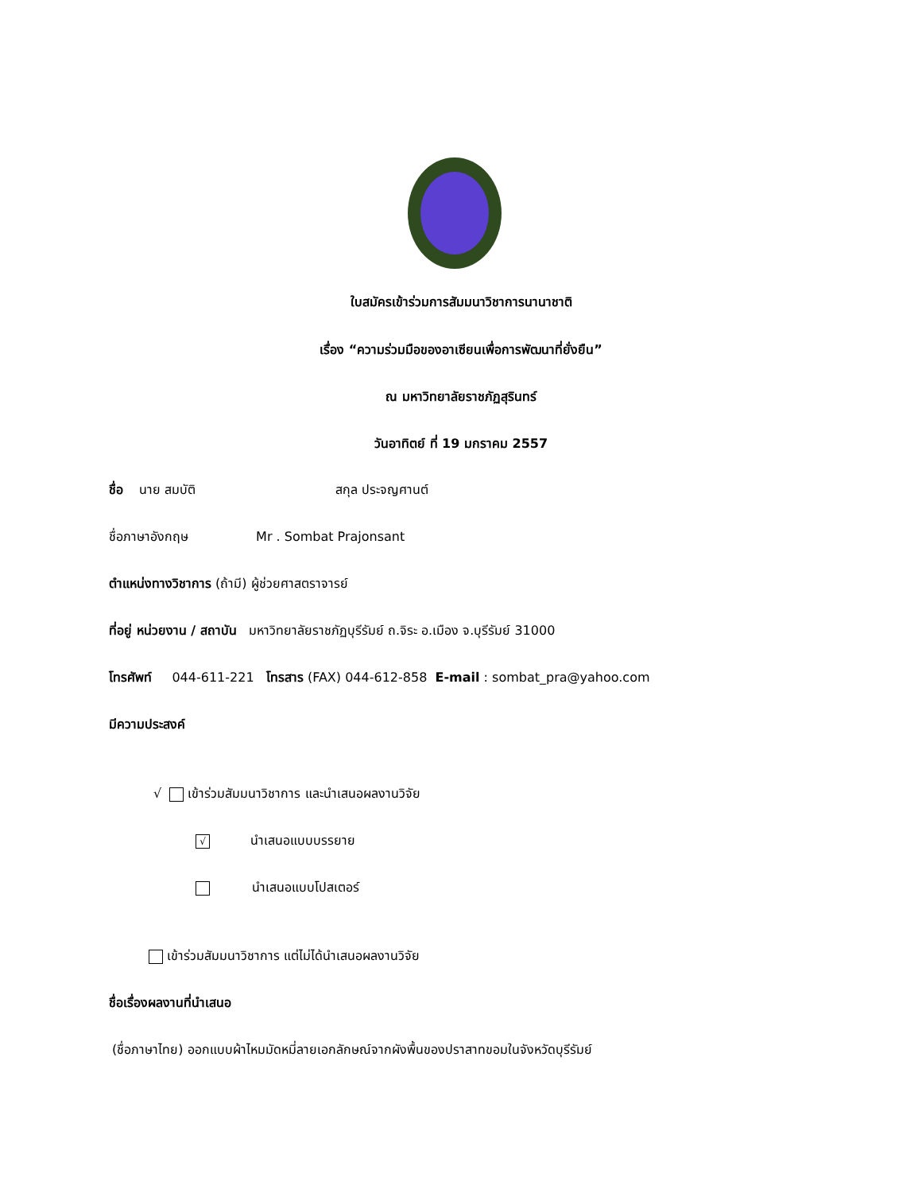ใบสมัครเข้าร่วมการสัมมนาวิชาการนานาชาติ
เรื่อง “ความร่วมมือของอาเซียนเพื่อการพัฒนาที่ยั่งยืน”
ณ มหาวิทยาลัยราชภัฏสุรินทร์
วันอาทิตย์ ที่ 19 มกราคม 2557
ชื่อ นาย สมบัติ สกุล ประจญศานต์
ชื่อภาษาอังกฤษ Mr . Sombat Prajonsant
ตำแหน่งทางวิชาการ (ถ้ามี) ผู้ช่วยศาสตราจารย์
ที่อยู่ หน่วยงาน / สถาบัน มหาวิทยาลัยราชภัฏบุรีรัมย์ ถ.จิระ อ.เมือง จ.บุรีรัมย์ 31000
โทรศัพท์ 044-611-221 โทรสาร (FAX) 044-612-858 E-mail : sombat_pra@yahoo.com
มีความประสงค์
√ เข้าร่วมสัมมนาวิชาการ และนำเสนอผลงานวิจัย
√ นำเสนอแบบบรรยาย
นำเสนอแบบโปสเตอร์
เข้าร่วมสัมมนาวิชาการ แต่ไม่ได้นำเสนอผลงานวิจัย
ชื่อเรื่องผลงานที่นำเสนอ
(ชื่อภาษาไทย) ออกแบบผ้าไหมมัดหมี่ลายเอกลักษณ์จากผังพื้นของปราสาทขอมในจังหวัดบุรีรัมย์